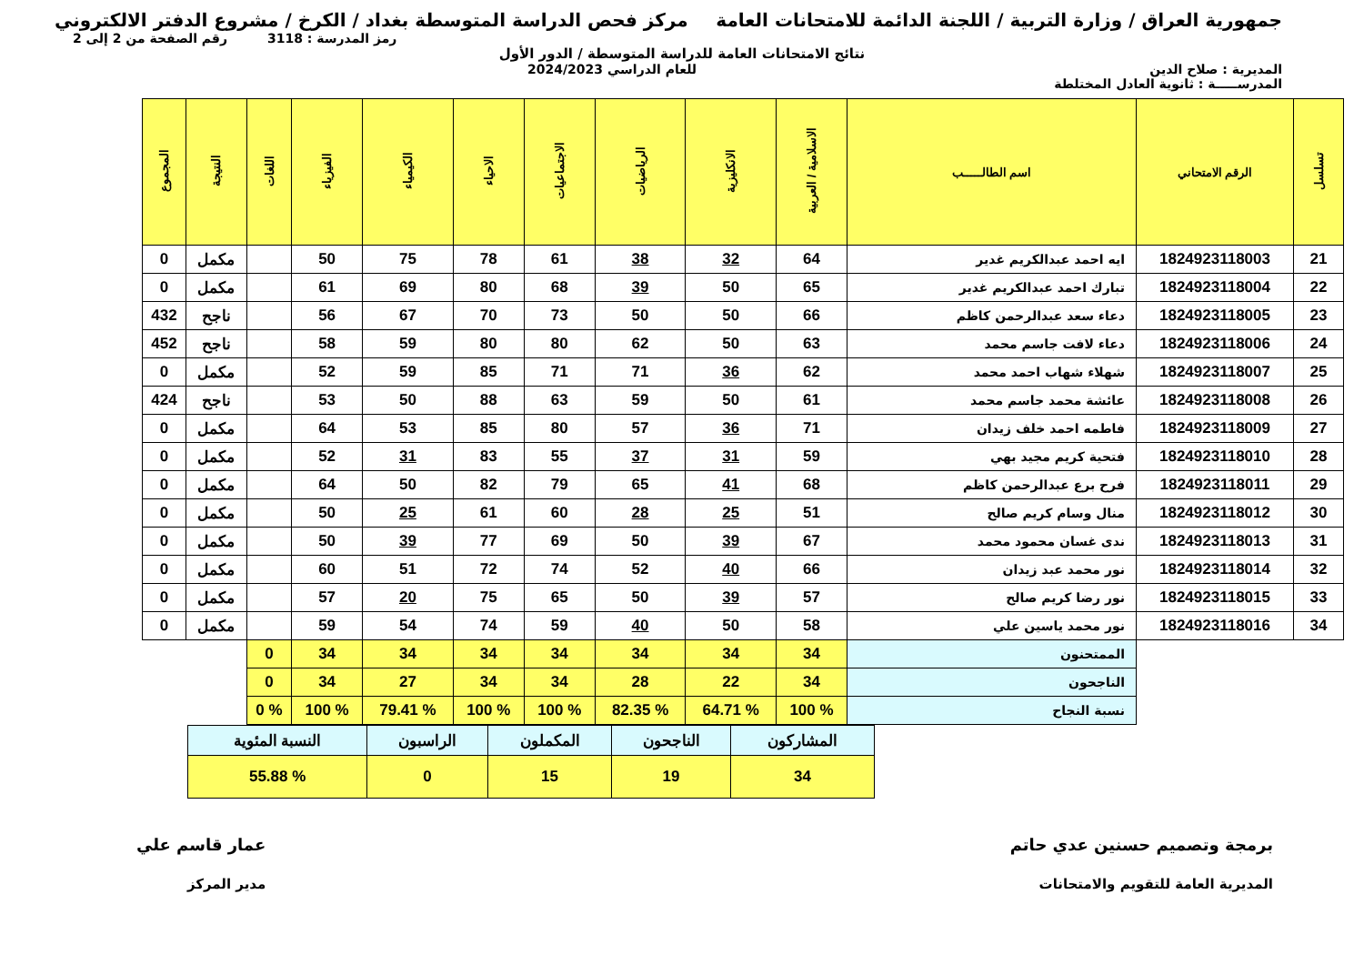جمهورية العراق / وزارة التربية / اللجنة الدائمة للامتحانات العامة
مركز فحص الدراسة المتوسطة بغداد / الكرخ / مشروع الدفتر الالكتروني
رمز المدرسة : 3118 رقم الصفحة من 2 إلى 2
نتائج الامتحانات العامة للدراسة المتوسطة / الدور الأول
المديرية : صلاح الدين للعام الدراسي 2024/2023
المدرســـــة : ثانوية العادل المختلطة
| تسلسل | الرقم الامتحاني | اسم الطالـــــب | الاسلامية / العربية | الانكليزية | الرياضيات | الاجتماعيات | الاحياء | الكيمياء | الفيزياء | اللغات | النتيجة | المجموع |
| --- | --- | --- | --- | --- | --- | --- | --- | --- | --- | --- | --- | --- |
| 21 | 1824923118003 | ايه احمد عبدالكريم غدير | 64 | 32 | 38 | 61 | 78 | 75 | 50 | | مكمل | 0 |
| 22 | 1824923118004 | تبارك احمد عبدالكريم غدير | 65 | 50 | 39 | 68 | 80 | 69 | 61 | | مكمل | 0 |
| 23 | 1824923118005 | دعاء سعد عبدالرحمن كاظم | 66 | 50 | 50 | 73 | 70 | 67 | 56 | | ناجح | 432 |
| 24 | 1824923118006 | دعاء لافت جاسم محمد | 63 | 50 | 62 | 80 | 80 | 59 | 58 | | ناجح | 452 |
| 25 | 1824923118007 | شهلاء شهاب احمد محمد | 62 | 36 | 71 | 71 | 85 | 59 | 52 | | مكمل | 0 |
| 26 | 1824923118008 | عائشة محمد جاسم محمد | 61 | 50 | 59 | 63 | 88 | 50 | 53 | | ناجح | 424 |
| 27 | 1824923118009 | فاطمه احمد خلف زيدان | 71 | 36 | 57 | 80 | 85 | 53 | 64 | | مكمل | 0 |
| 28 | 1824923118010 | فتحية كريم مجيد بهي | 59 | 31 | 37 | 55 | 83 | 31 | 52 | | مكمل | 0 |
| 29 | 1824923118011 | فرح برع عبدالرحمن كاظم | 68 | 41 | 65 | 79 | 82 | 50 | 64 | | مكمل | 0 |
| 30 | 1824923118012 | منال وسام كريم صالح | 51 | 25 | 28 | 60 | 61 | 25 | 50 | | مكمل | 0 |
| 31 | 1824923118013 | ندى غسان محمود محمد | 67 | 39 | 50 | 69 | 77 | 39 | 50 | | مكمل | 0 |
| 32 | 1824923118014 | نور محمد عبد زيدان | 66 | 40 | 52 | 74 | 72 | 51 | 60 | | مكمل | 0 |
| 33 | 1824923118015 | نور رضا كريم صالح | 57 | 39 | 50 | 65 | 75 | 20 | 57 | | مكمل | 0 |
| 34 | 1824923118016 | نور محمد ياسين علي | 58 | 50 | 40 | 59 | 74 | 54 | 59 | | مكمل | 0 |
| | | الممتحنون | 34 | 34 | 34 | 34 | 34 | 34 | 34 | 0 | | |
| | | الناجحون | 34 | 22 | 28 | 34 | 34 | 27 | 34 | 0 | | |
| | | نسبة النجاح | % 100 | % 64.71 | % 82.35 | % 100 | % 100 | % 79.41 | % 100 | % 0 | | |
| المشاركون | الناجحون | المكملون | الراسبون | النسبة المئوية |
| 34 | 19 | 15 | 0 | % 55.88 |
برمجة وتصميم حسنين عدي حاتم
المديرية العامة للتقويم والامتحانات
عمار قاسم علي
مدير المركز